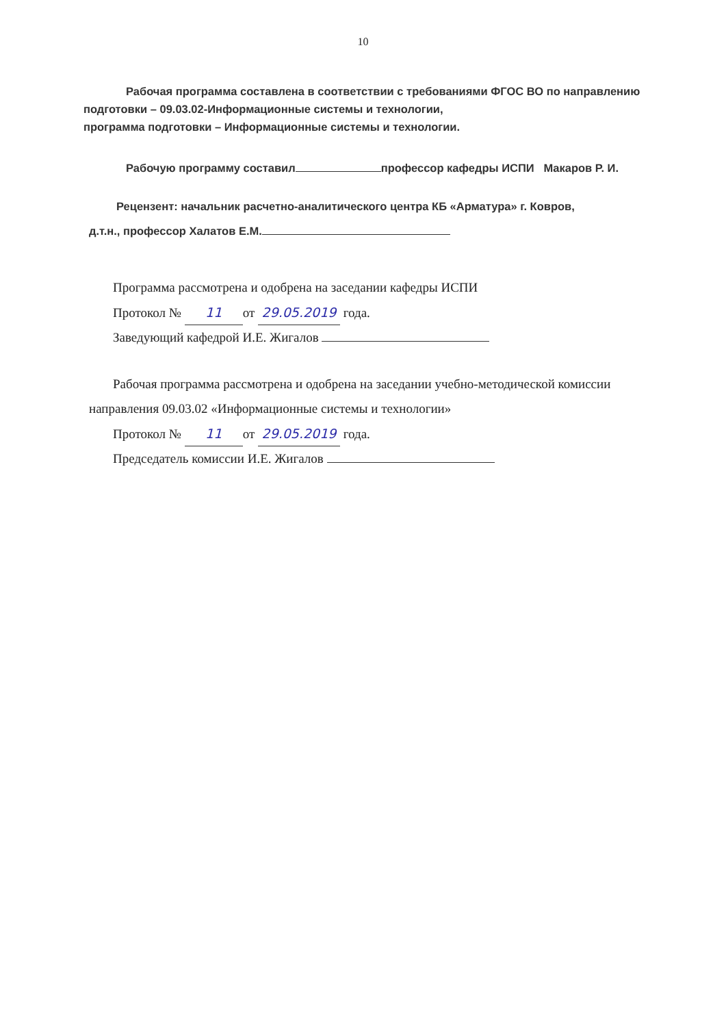10
Рабочая программа составлена в соответствии с требованиями ФГОС ВО по направлению подготовки – 09.03.02-Информационные системы и технологии,
программа подготовки – Информационные системы и технологии.
Рабочую программу составил профессор кафедры ИСПИ Макаров Р. И.
Рецензент: начальник расчетно-аналитического центра КБ «Арматура» г. Ковров,
д.т.н., профессор Халатов Е.М.
Программа рассмотрена и одобрена на заседании кафедры ИСПИ
Протокол № 11 от 29.05.2019 года.
Заведующий кафедрой И.Е. Жигалов
Рабочая программа рассмотрена и одобрена на заседании учебно-методической комиссии
направления 09.03.02 «Информационные системы и технологии»
Протокол № 11 от 29.05.2019 года.
Председатель комиссии И.Е. Жигалов